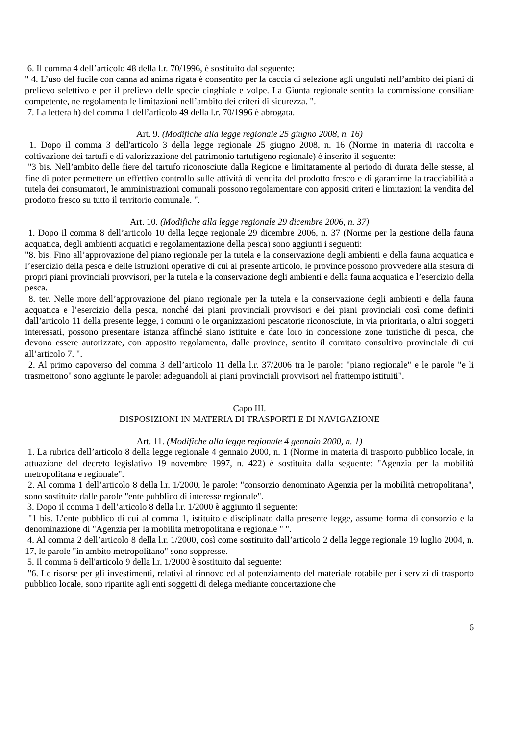6. Il comma 4 dell’articolo 48 della l.r. 70/1996, è sostituito dal seguente:
" 4. L’uso del fucile con canna ad anima rigata è consentito per la caccia di selezione agli ungulati nell’ambito dei piani di prelievo selettivo e per il prelievo delle specie cinghiale e volpe. La Giunta regionale sentita la commissione consiliare competente, ne regolamenta le limitazioni nell’ambito dei criteri di sicurezza. ".
7. La lettera h) del comma 1 dell’articolo 49 della l.r. 70/1996 è abrogata.
Art. 9. (Modifiche alla legge regionale 25 giugno 2008, n. 16)
1. Dopo il comma 3 dell'articolo 3 della legge regionale 25 giugno 2008, n. 16 (Norme in materia di raccolta e coltivazione dei tartufi e di valorizzazione del patrimonio tartufigeno regionale) è inserito il seguente:
"3 bis. Nell’ambito delle fiere del tartufo riconosciute dalla Regione e limitatamente al periodo di durata delle stesse, al fine di poter permettere un effettivo controllo sulle attività di vendita del prodotto fresco e di garantirne la tracciabilità a tutela dei consumatori, le amministrazioni comunali possono regolamentare con appositi criteri e limitazioni la vendita del prodotto fresco su tutto il territorio comunale. ".
Art. 10. (Modifiche alla legge regionale 29 dicembre 2006, n. 37)
1. Dopo il comma 8 dell’articolo 10 della legge regionale 29 dicembre 2006, n. 37 (Norme per la gestione della fauna acquatica, degli ambienti acquatici e regolamentazione della pesca) sono aggiunti i seguenti:
"8. bis. Fino all’approvazione del piano regionale per la tutela e la conservazione degli ambienti e della fauna acquatica e l’esercizio della pesca e delle istruzioni operative di cui al presente articolo, le province possono provvedere alla stesura di propri piani provinciali provvisori, per la tutela e la conservazione degli ambienti e della fauna acquatica e l’esercizio della pesca.
8. ter. Nelle more dell’approvazione del piano regionale per la tutela e la conservazione degli ambienti e della fauna acquatica e l’esercizio della pesca, nonché dei piani provinciali provvisori e dei piani provinciali così come definiti dall’articolo 11 della presente legge, i comuni o le organizzazioni pescatorie riconosciute, in via prioritaria, o altri soggetti interessati, possono presentare istanza affinché siano istituite e date loro in concessione zone turistiche di pesca, che devono essere autorizzate, con apposito regolamento, dalle province, sentito il comitato consultivo provinciale di cui all’articolo 7. ".
2. Al primo capoverso del comma 3 dell’articolo 11 della l.r. 37/2006 tra le parole: "piano regionale" e le parole "e li trasmettono" sono aggiunte le parole: adeguandoli ai piani provinciali provvisori nel frattempo istituiti".
Capo III.
DISPOSIZIONI IN MATERIA DI TRASPORTI E DI NAVIGAZIONE
Art. 11. (Modifiche alla legge regionale 4 gennaio 2000, n. 1)
1. La rubrica dell’articolo 8 della legge regionale 4 gennaio 2000, n. 1 (Norme in materia di trasporto pubblico locale, in attuazione del decreto legislativo 19 novembre 1997, n. 422) è sostituita dalla seguente: "Agenzia per la mobilità metropolitana e regionale".
2. Al comma 1 dell’articolo 8 della l.r. 1/2000, le parole: "consorzio denominato Agenzia per la mobilità metropolitana", sono sostituite dalle parole "ente pubblico di interesse regionale".
3. Dopo il comma 1 dell’articolo 8 della l.r. 1/2000 è aggiunto il seguente:
"1 bis. L’ente pubblico di cui al comma 1, istituito e disciplinato dalla presente legge, assume forma di consorzio e la denominazione di "Agenzia per la mobilità metropolitana e regionale " ".
4. Al comma 2 dell’articolo 8 della l.r. 1/2000, così come sostituito dall’articolo 2 della legge regionale 19 luglio 2004, n. 17, le parole "in ambito metropolitano" sono soppresse.
5. Il comma 6 dell'articolo 9 della l.r. 1/2000 è sostituito dal seguente:
"6. Le risorse per gli investimenti, relativi al rinnovo ed al potenziamento del materiale rotabile per i servizi di trasporto pubblico locale, sono ripartite agli enti soggetti di delega mediante concertazione che
6